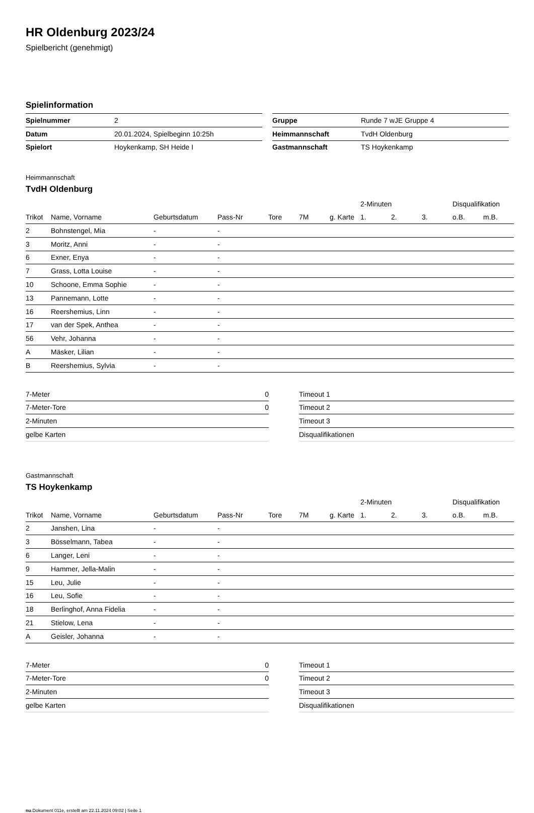HR Oldenburg 2023/24
Spielbericht (genehmigt)
Spielinformation
| Spielnummer | 2 |
| Datum | 20.01.2024, Spielbeginn 10:25h |
| Spielort | Hoykenkamp, SH Heide I |
| Gruppe | Runde 7 wJE Gruppe 4 |
| Heimmannschaft | TvdH Oldenburg |
| Gastmannschaft | TS Hoykenkamp |
Heimmannschaft
TvdH Oldenburg
| | | | | | | | 2-Minuten | | | Disqualifikation | |
| Trikot | Name, Vorname | Geburtsdatum | Pass-Nr | Tore | 7M | g. Karte | 1. | 2. | 3. | o.B. | m.B. |
| 2 | Bohnstengel, Mia | - | - | | | | | | | | |
| 3 | Moritz, Anni | - | - | | | | | | | | |
| 6 | Exner, Enya | - | - | | | | | | | | |
| 7 | Grass, Lotta Louise | - | - | | | | | | | | |
| 10 | Schoone, Emma Sophie | - | - | | | | | | | | |
| 13 | Pannemann, Lotte | - | - | | | | | | | | |
| 16 | Reershemius, Linn | - | - | | | | | | | | |
| 17 | van der Spek, Anthea | - | - | | | | | | | | |
| 56 | Vehr, Johanna | - | - | | | | | | | | |
| A | Mäsker, Lilian | - | - | | | | | | | | |
| B | Reershemius, Sylvia | - | - | | | | | | | | |
| 7-Meter | 0 |
| 7-Meter-Tore | 0 |
| 2-Minuten | |
| gelbe Karten | |
| Timeout 1 |
| Timeout 2 |
| Timeout 3 |
| Disqualifikationen |
Gastmannschaft
TS Hoykenkamp
| | | | | | | | 2-Minuten | | | Disqualifikation | |
| Trikot | Name, Vorname | Geburtsdatum | Pass-Nr | Tore | 7M | g. Karte | 1. | 2. | 3. | o.B. | m.B. |
| 2 | Janshen, Lina | - | - | | | | | | | | |
| 3 | Bösselmann, Tabea | - | - | | | | | | | | |
| 6 | Langer, Leni | - | - | | | | | | | | |
| 9 | Hammer, Jella-Malin | - | - | | | | | | | | |
| 15 | Leu, Julie | - | - | | | | | | | | |
| 16 | Leu, Sofie | - | - | | | | | | | | |
| 18 | Berlinghof, Anna Fidelia | - | - | | | | | | | | |
| 21 | Stielow, Lena | - | - | | | | | | | | |
| A | Geisler, Johanna | - | - | | | | | | | | |
| 7-Meter | 0 |
| 7-Meter-Tore | 0 |
| 2-Minuten | |
| gelbe Karten | |
| Timeout 1 |
| Timeout 2 |
| Timeout 3 |
| Disqualifikationen |
nu.Dokument 011e, erstellt am 22.11.2024 09:02 | Seite 1